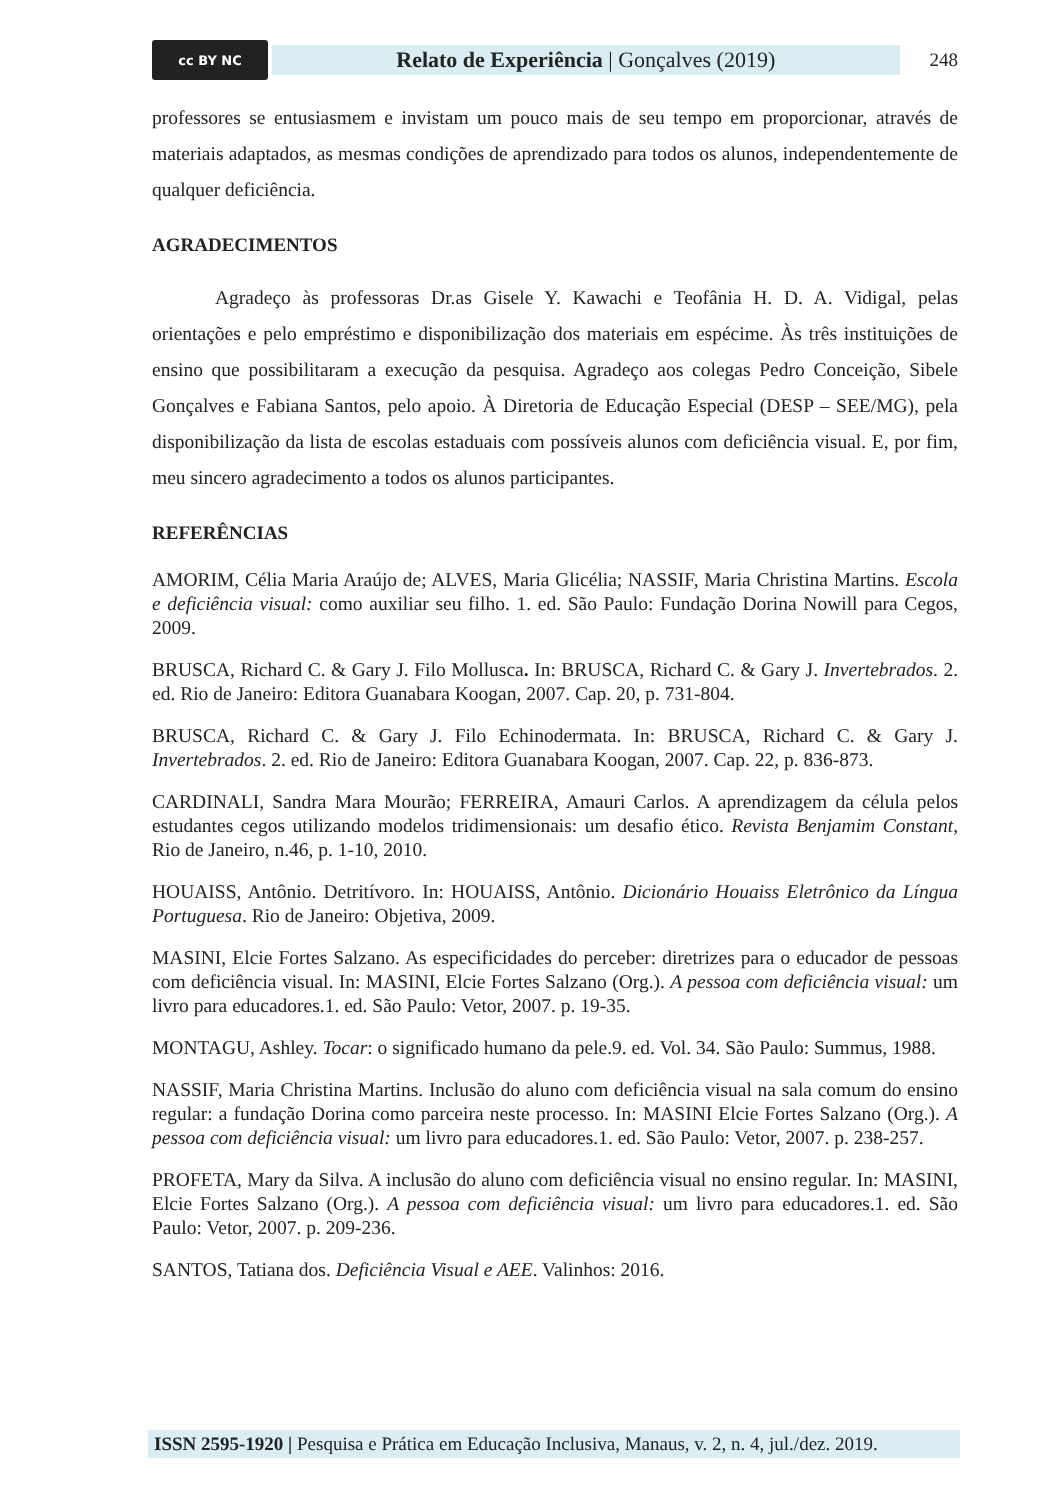cc BY NC
Relato de Experiência | Gonçalves (2019)
248
professores se entusiasmem e invistam um pouco mais de seu tempo em proporcionar, através de materiais adaptados, as mesmas condições de aprendizado para todos os alunos, independentemente de qualquer deficiência.
AGRADECIMENTOS
Agradeço às professoras Dr.as Gisele Y. Kawachi e Teofânia H. D. A. Vidigal, pelas orientações e pelo empréstimo e disponibilização dos materiais em espécime. Às três instituições de ensino que possibilitaram a execução da pesquisa. Agradeço aos colegas Pedro Conceição, Sibele Gonçalves e Fabiana Santos, pelo apoio. À Diretoria de Educação Especial (DESP – SEE/MG), pela disponibilização da lista de escolas estaduais com possíveis alunos com deficiência visual. E, por fim, meu sincero agradecimento a todos os alunos participantes.
REFERÊNCIAS
AMORIM, Célia Maria Araújo de; ALVES, Maria Glicélia; NASSIF, Maria Christina Martins. Escola e deficiência visual: como auxiliar seu filho. 1. ed. São Paulo: Fundação Dorina Nowill para Cegos, 2009.
BRUSCA, Richard C. & Gary J. Filo Mollusca. In: BRUSCA, Richard C. & Gary J. Invertebrados. 2. ed. Rio de Janeiro: Editora Guanabara Koogan, 2007. Cap. 20, p. 731-804.
BRUSCA, Richard C. & Gary J. Filo Echinodermata. In: BRUSCA, Richard C. & Gary J. Invertebrados. 2. ed. Rio de Janeiro: Editora Guanabara Koogan, 2007. Cap. 22, p. 836-873.
CARDINALI, Sandra Mara Mourão; FERREIRA, Amauri Carlos. A aprendizagem da célula pelos estudantes cegos utilizando modelos tridimensionais: um desafio ético. Revista Benjamim Constant, Rio de Janeiro, n.46, p. 1-10, 2010.
HOUAISS, Antônio. Detritívoro. In: HOUAISS, Antônio. Dicionário Houaiss Eletrônico da Língua Portuguesa. Rio de Janeiro: Objetiva, 2009.
MASINI, Elcie Fortes Salzano. As especificidades do perceber: diretrizes para o educador de pessoas com deficiência visual. In: MASINI, Elcie Fortes Salzano (Org.). A pessoa com deficiência visual: um livro para educadores.1. ed. São Paulo: Vetor, 2007. p. 19-35.
MONTAGU, Ashley. Tocar: o significado humano da pele.9. ed. Vol. 34. São Paulo: Summus, 1988.
NASSIF, Maria Christina Martins. Inclusão do aluno com deficiência visual na sala comum do ensino regular: a fundação Dorina como parceira neste processo. In: MASINI Elcie Fortes Salzano (Org.). A pessoa com deficiência visual: um livro para educadores.1. ed. São Paulo: Vetor, 2007. p. 238-257.
PROFETA, Mary da Silva. A inclusão do aluno com deficiência visual no ensino regular. In: MASINI, Elcie Fortes Salzano (Org.). A pessoa com deficiência visual: um livro para educadores.1. ed. São Paulo: Vetor, 2007. p. 209-236.
SANTOS, Tatiana dos. Deficiência Visual e AEE. Valinhos: 2016.
ISSN 2595-1920 | Pesquisa e Prática em Educação Inclusiva, Manaus, v. 2, n. 4, jul./dez. 2019.